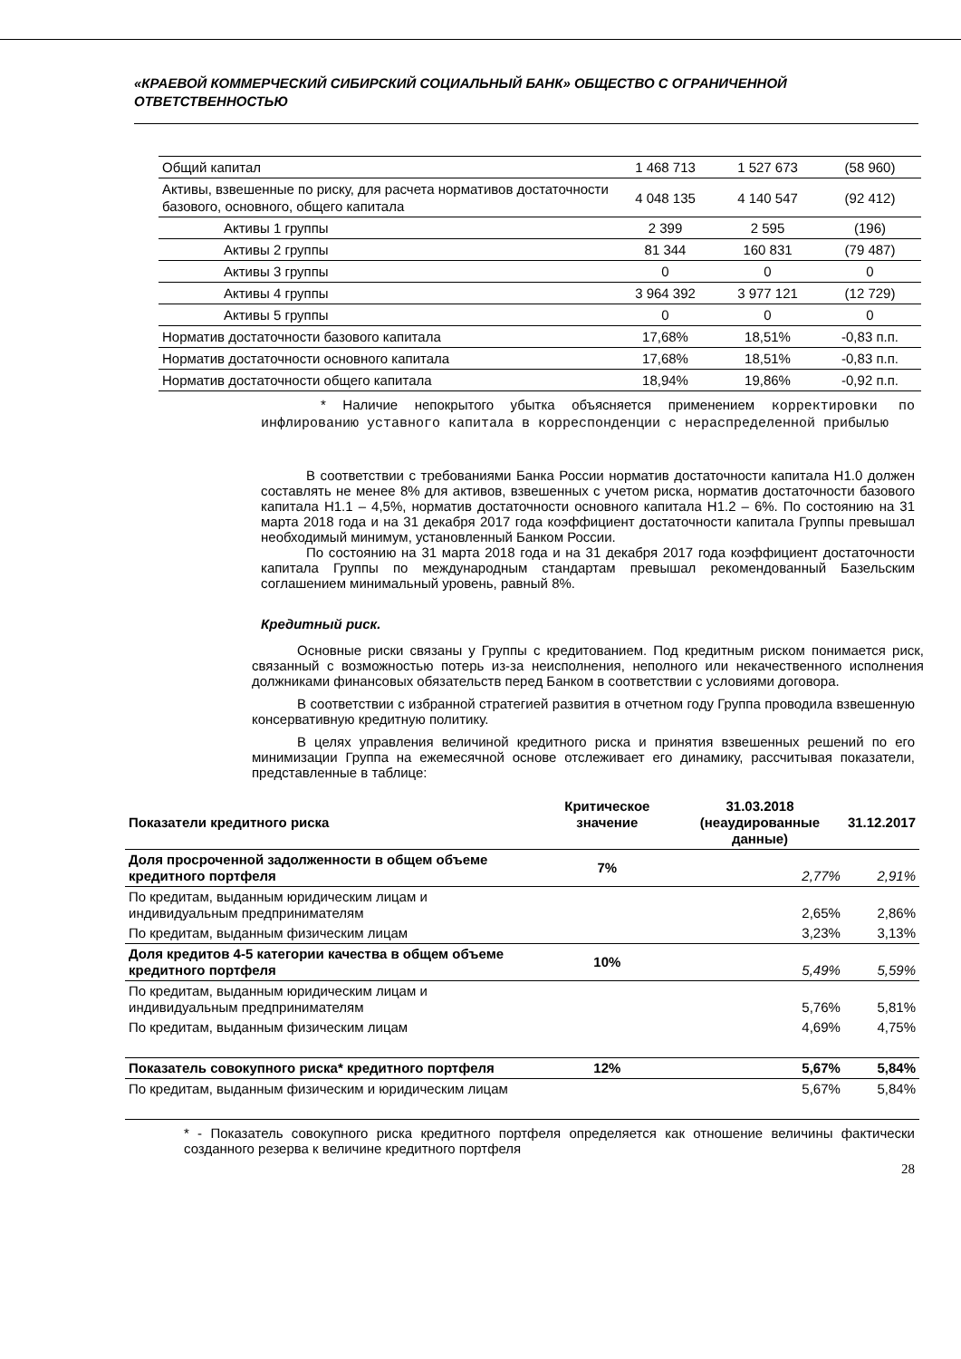«КРАЕВОЙ КОММЕРЧЕСКИЙ СИБИРСКИЙ СОЦИАЛЬНЫЙ БАНК» ОБЩЕСТВО С ОГРАНИЧЕННОЙ ОТВЕТСТВЕННОСТЬЮ
| Общий капитал | 1 468 713 | 1 527 673 | (58 960) |
| Активы, взвешенные по риску, для расчета нормативов достаточности базового, основного, общего капитала | 4 048 135 | 4 140 547 | (92 412) |
| Активы 1 группы | 2 399 | 2 595 | (196) |
| Активы 2 группы | 81 344 | 160 831 | (79 487) |
| Активы 3 группы | 0 | 0 | 0 |
| Активы 4 группы | 3 964 392 | 3 977 121 | (12 729) |
| Активы 5 группы | 0 | 0 | 0 |
| Норматив достаточности базового капитала | 17,68% | 18,51% | -0,83 п.п. |
| Норматив достаточности основного капитала | 17,68% | 18,51% | -0,83 п.п. |
| Норматив достаточности общего капитала | 18,94% | 19,86% | -0,92 п.п. |
* Наличие непокрытого убытка объясняется применением корректировки по инфлированию уставного капитала в корреспонденции с нераспределенной прибылью
В соответствии с требованиями Банка России норматив достаточности капитала Н1.0 должен составлять не менее 8% для активов, взвешенных с учетом риска, норматив достаточности базового капитала Н1.1 – 4,5%, норматив достаточности основного капитала Н1.2 – 6%. По состоянию на 31 марта 2018 года и на 31 декабря 2017 года коэффициент достаточности капитала Группы превышал необходимый минимум, установленный Банком России.
По состоянию на 31 марта 2018 года и на 31 декабря 2017 года коэффициент достаточности капитала Группы по международным стандартам превышал рекомендованный Базельским соглашением минимальный уровень, равный 8%.
Кредитный риск.
Основные риски связаны у Группы с кредитованием. Под кредитным риском понимается риск, связанный с возможностью потерь из-за неисполнения, неполного или некачественного исполнения должниками финансовых обязательств перед Банком в соответствии с условиями договора.
В соответствии с избранной стратегией развития в отчетном году Группа проводила взвешенную консервативную кредитную политику.
В целях управления величиной кредитного риска и принятия взвешенных решений по его минимизации Группа на ежемесячной основе отслеживает его динамику, рассчитывая показатели, представленные в таблице:
| Показатели кредитного риска | Критическое значение | 31.03.2018 (неаудированные данные) | 31.12.2017 |
| Доля просроченной задолженности в общем объеме кредитного портфеля | 7% | 2,77% | 2,91% |
| По кредитам, выданным юридическим лицам и индивидуальным предпринимателям | | 2,65% | 2,86% |
| По кредитам, выданным физическим лицам | | 3,23% | 3,13% |
| Доля кредитов 4-5 категории качества в общем объеме кредитного портфеля | 10% | 5,49% | 5,59% |
| По кредитам, выданным юридическим лицам и индивидуальным предпринимателям | | 5,76% | 5,81% |
| По кредитам, выданным физическим лицам | | 4,69% | 4,75% |
| Показатель совокупного риска* кредитного портфеля | 12% | 5,67% | 5,84% |
| По кредитам, выданным физическим и юридическим лицам | | 5,67% | 5,84% |
* - Показатель совокупного риска кредитного портфеля определяется как отношение величины фактически созданного резерва к величине кредитного портфеля
28